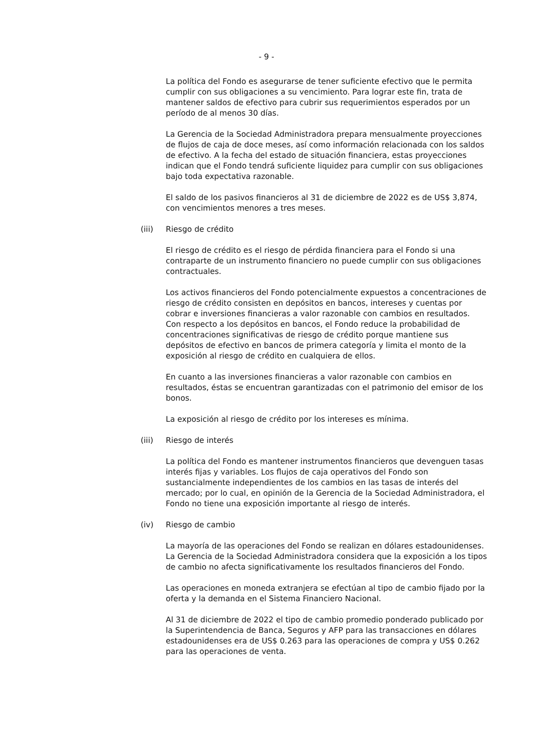- 9 -
La política del Fondo es asegurarse de tener suficiente efectivo que le permita cumplir con sus obligaciones a su vencimiento. Para lograr este fin, trata de mantener saldos de efectivo para cubrir sus requerimientos esperados por un período de al menos 30 días.
La Gerencia de la Sociedad Administradora prepara mensualmente proyecciones de flujos de caja de doce meses, así como información relacionada con los saldos de efectivo. A la fecha del estado de situación financiera, estas proyecciones indican que el Fondo tendrá suficiente liquidez para cumplir con sus obligaciones bajo toda expectativa razonable.
El saldo de los pasivos financieros al 31 de diciembre de 2022 es de US$ 3,874, con vencimientos menores a tres meses.
(iii) Riesgo de crédito
El riesgo de crédito es el riesgo de pérdida financiera para el Fondo si una contraparte de un instrumento financiero no puede cumplir con sus obligaciones contractuales.
Los activos financieros del Fondo potencialmente expuestos a concentraciones de riesgo de crédito consisten en depósitos en bancos, intereses y cuentas por cobrar e inversiones financieras a valor razonable con cambios en resultados. Con respecto a los depósitos en bancos, el Fondo reduce la probabilidad de concentraciones significativas de riesgo de crédito porque mantiene sus depósitos de efectivo en bancos de primera categoría y limita el monto de la exposición al riesgo de crédito en cualquiera de ellos.
En cuanto a las inversiones financieras a valor razonable con cambios en resultados, éstas se encuentran garantizadas con el patrimonio del emisor de los bonos.
La exposición al riesgo de crédito por los intereses es mínima.
(iii) Riesgo de interés
La política del Fondo es mantener instrumentos financieros que devenguen tasas interés fijas y variables. Los flujos de caja operativos del Fondo son sustancialmente independientes de los cambios en las tasas de interés del mercado; por lo cual, en opinión de la Gerencia de la Sociedad Administradora, el Fondo no tiene una exposición importante al riesgo de interés.
(iv) Riesgo de cambio
La mayoría de las operaciones del Fondo se realizan en dólares estadounidenses. La Gerencia de la Sociedad Administradora considera que la exposición a los tipos de cambio no afecta significativamente los resultados financieros del Fondo.
Las operaciones en moneda extranjera se efectúan al tipo de cambio fijado por la oferta y la demanda en el Sistema Financiero Nacional.
Al 31 de diciembre de 2022 el tipo de cambio promedio ponderado publicado por la Superintendencia de Banca, Seguros y AFP para las transacciones en dólares estadounidenses era de US$ 0.263 para las operaciones de compra y US$ 0.262 para las operaciones de venta.